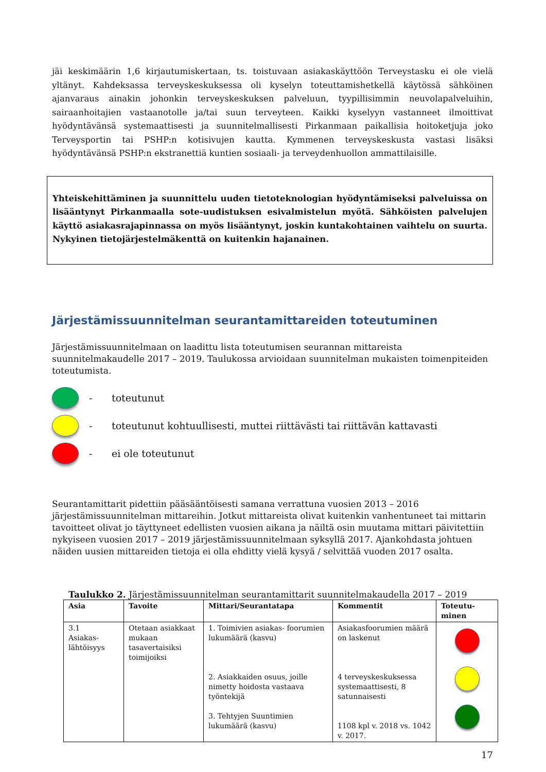jäi keskimäärin 1,6 kirjautumiskertaan, ts. toistuvaan asiakaskäyttöön Terveystasku ei ole vielä yltänyt. Kahdeksassa terveyskeskuksessa oli kyselyn toteuttamishetkellä käytössä sähköinen ajanvaraus ainakin johonkin terveyskeskuksen palveluun, tyypillisimmin neuvolapalveluihin, sairaanhoitajien vastaanotolle ja/tai suun terveyteen. Kaikki kyselyyn vastanneet ilmoittivat hyödyntävänsä systemaattisesti ja suunnitelmallisesti Pirkanmaan paikallisia hoitoketjuja joko Terveysportin tai PSHP:n kotisivujen kautta. Kymmenen terveyskeskusta vastasi lisäksi hyödyntävänsä PSHP:n ekstranettiä kuntien sosiaali- ja terveydenhuollon ammattilaisille.
Yhteiskehittäminen ja suunnittelu uuden tietoteknologian hyödyntämiseksi palveluissa on lisääntynyt Pirkanmaalla sote-uudistuksen esivalmistelun myötä. Sähköisten palvelujen käyttö asiakasrajapinnassa on myös lisääntynyt, joskin kuntakohtainen vaihtelu on suurta. Nykyinen tietojärjestelmäkenttä on kuitenkin hajanainen.
Järjestämissuunnitelman seurantamittareiden toteutuminen
Järjestämissuunnitelmaan on laadittu lista toteutumisen seurannan mittareista suunnitelmakaudelle 2017 – 2019. Taulukossa arvioidaan suunnitelman mukaisten toimenpiteiden toteutumista.
- toteutunut
- toteutunut kohtuullisesti, muttei riittävästi tai riittävän kattavasti
- ei ole toteutunut
Seurantamittarit pidettiin pääsääntöisesti samana verrattuna vuosien 2013 – 2016 järjestämissuunnitelman mittareihin. Jotkut mittareista olivat kuitenkin vanhentuneet tai mittarin tavoitteet olivat jo täyttyneet edellisten vuosien aikana ja näiltä osin muutama mittari päivitettiin nykyiseen vuosien 2017 – 2019 järjestämissuunnitelmaan syksyllä 2017. Ajankohdasta johtuen näiden uusien mittareiden tietoja ei olla ehditty vielä kysyä / selvittää vuoden 2017 osalta.
Taulukko 2. Järjestämissuunnitelman seurantamittarit suunnitelmakaudella 2017 – 2019
| Asia | Tavoite | Mittari/Seurantatapa | Kommentit | Toteutu- minen |
| --- | --- | --- | --- | --- |
| 3.1 Asiakas- lähtöisyys | Otetaan asiakkaat mukaan tasavertaisiksi toimijoiksi | 1. Toimivien asiakas- foorumien lukumäärä (kasvu) 2. Asiakkaiden osuus, joille nimetty hoidosta vastaava työntekijä 3. Tehtyjen Suuntimien lukumäärä (kasvu) | Asiakasfoorumien määrä on laskenut 4 terveyskeskuksessa systemaattisesti, 8 satunnaisesti 1108 kpl v. 2018 vs. 1042 v. 2017. | |
17